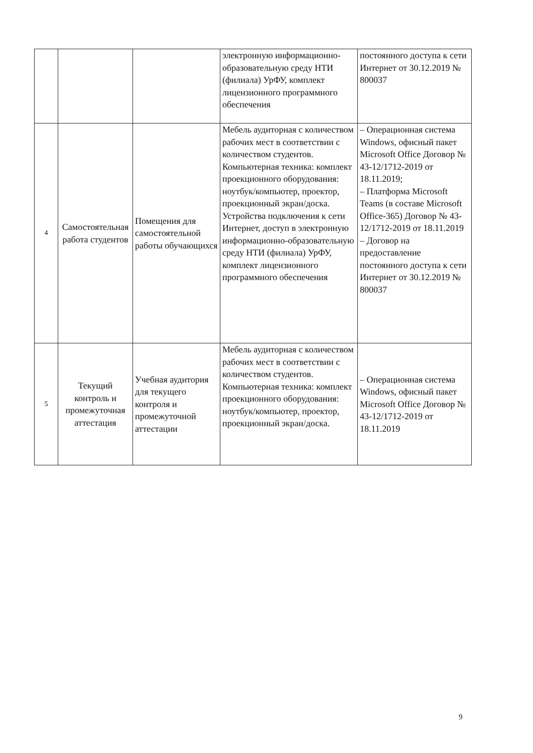| | | | электронную информационно-образовательную среду НТИ (филиала) УрФУ, комплект лицензионного программного обеспечения | постоянного доступа к сети Интернет от 30.12.2019 № 800037 |
| 4 | Самостоятельная работа студентов | Помещения для самостоятельной работы обучающихся | Мебель аудиторная с количеством рабочих мест в соответствии с количеством студентов. Компьютерная техника: комплект проекционного оборудования: ноутбук/компьютер, проектор, проекционный экран/доска. Устройства подключения к сети Интернет, доступ в электронную информационно-образовательную среду НТИ (филиала) УрФУ, комплект лицензионного программного обеспечения | – Операционная система Windows, офисный пакет Microsoft Office Договор № 43-12/1712-2019 от 18.11.2019; – Платформа Microsoft Teams (в составе Microsoft Office-365) Договор № 43-12/1712-2019 от 18.11.2019 – Договор на предоставление постоянного доступа к сети Интернет от 30.12.2019 № 800037 |
| 5 | Текущий контроль и промежуточная аттестация | Учебная аудитория для текущего контроля и промежуточной аттестации | Мебель аудиторная с количеством рабочих мест в соответствии с количеством студентов. Компьютерная техника: комплект проекционного оборудования: ноутбук/компьютер, проектор, проекционный экран/доска. | – Операционная система Windows, офисный пакет Microsoft Office Договор № 43-12/1712-2019 от 18.11.2019 |
9